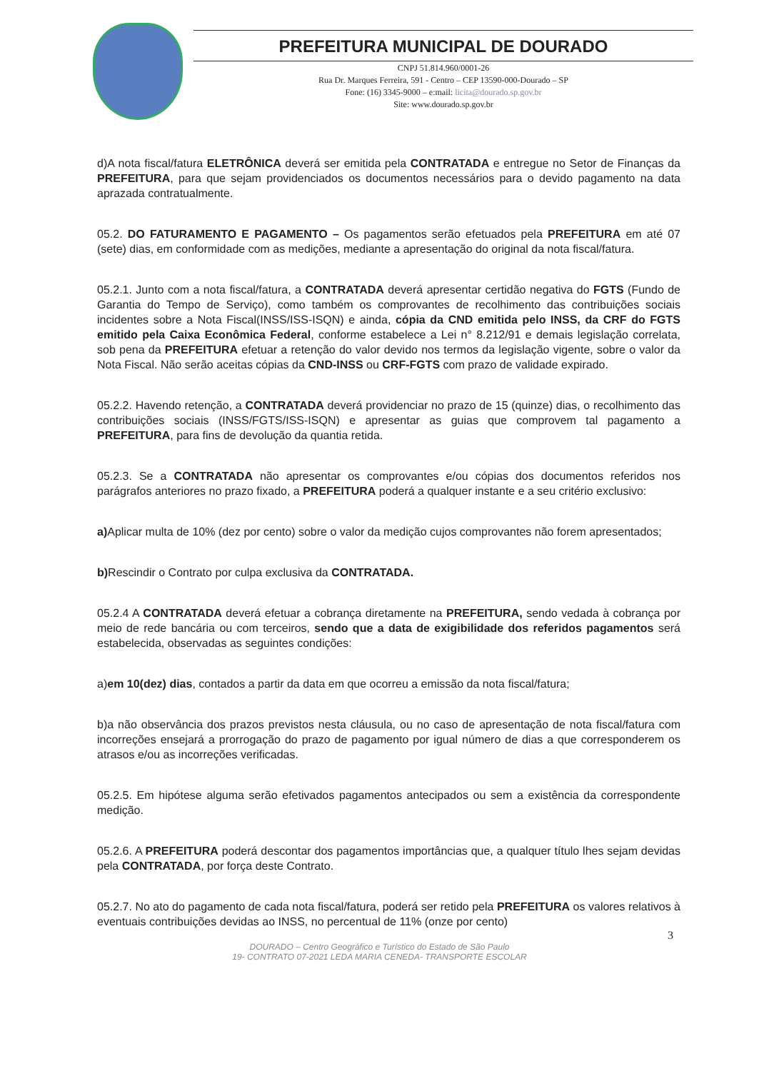PREFEITURA MUNICIPAL DE DOURADO
CNPJ 51.814.960/0001-26
Rua Dr. Marques Ferreira, 591 - Centro – CEP 13590-000-Dourado – SP
Fone: (16) 3345-9000 – e:mail: licita@dourado.sp.gov.br
Site: www.dourado.sp.gov.br
d)A nota fiscal/fatura ELETRÔNICA deverá ser emitida pela CONTRATADA e entregue no Setor de Finanças da PREFEITURA, para que sejam providenciados os documentos necessários para o devido pagamento na data aprazada contratualmente.
05.2. DO FATURAMENTO E PAGAMENTO – Os pagamentos serão efetuados pela PREFEITURA em até 07 (sete) dias, em conformidade com as medições, mediante a apresentação do original da nota fiscal/fatura.
05.2.1. Junto com a nota fiscal/fatura, a CONTRATADA deverá apresentar certidão negativa do FGTS (Fundo de Garantia do Tempo de Serviço), como também os comprovantes de recolhimento das contribuições sociais incidentes sobre a Nota Fiscal(INSS/ISS-ISQN) e ainda, cópia da CND emitida pelo INSS, da CRF do FGTS emitido pela Caixa Econômica Federal, conforme estabelece a Lei n° 8.212/91 e demais legislação correlata, sob pena da PREFEITURA efetuar a retenção do valor devido nos termos da legislação vigente, sobre o valor da Nota Fiscal. Não serão aceitas cópias da CND-INSS ou CRF-FGTS com prazo de validade expirado.
05.2.2. Havendo retenção, a CONTRATADA deverá providenciar no prazo de 15 (quinze) dias, o recolhimento das contribuições sociais (INSS/FGTS/ISS-ISQN) e apresentar as guias que comprovem tal pagamento a PREFEITURA, para fins de devolução da quantia retida.
05.2.3. Se a CONTRATADA não apresentar os comprovantes e/ou cópias dos documentos referidos nos parágrafos anteriores no prazo fixado, a PREFEITURA poderá a qualquer instante e a seu critério exclusivo:
a) Aplicar multa de 10% (dez por cento) sobre o valor da medição cujos comprovantes não forem apresentados;
b) Rescindir o Contrato por culpa exclusiva da CONTRATADA.
05.2.4 A CONTRATADA deverá efetuar a cobrança diretamente na PREFEITURA, sendo vedada à cobrança por meio de rede bancária ou com terceiros, sendo que a data de exigibilidade dos referidos pagamentos será estabelecida, observadas as seguintes condições:
a)em 10(dez) dias, contados a partir da data em que ocorreu a emissão da nota fiscal/fatura;
b)a não observância dos prazos previstos nesta cláusula, ou no caso de apresentação de nota fiscal/fatura com incorreções ensejará a prorrogação do prazo de pagamento por igual número de dias a que corresponderem os atrasos e/ou as incorreções verificadas.
05.2.5. Em hipótese alguma serão efetivados pagamentos antecipados ou sem a existência da correspondente medição.
05.2.6. A PREFEITURA poderá descontar dos pagamentos importâncias que, a qualquer título lhes sejam devidas pela CONTRATADA, por força deste Contrato.
05.2.7. No ato do pagamento de cada nota fiscal/fatura, poderá ser retido pela PREFEITURA os valores relativos à eventuais contribuições devidas ao INSS, no percentual de 11% (onze por cento)
3
DOURADO – Centro Geográfico e Turístico do Estado de São Paulo
19- CONTRATO 07-2021 LEDA MARIA CENEDA- TRANSPORTE ESCOLAR